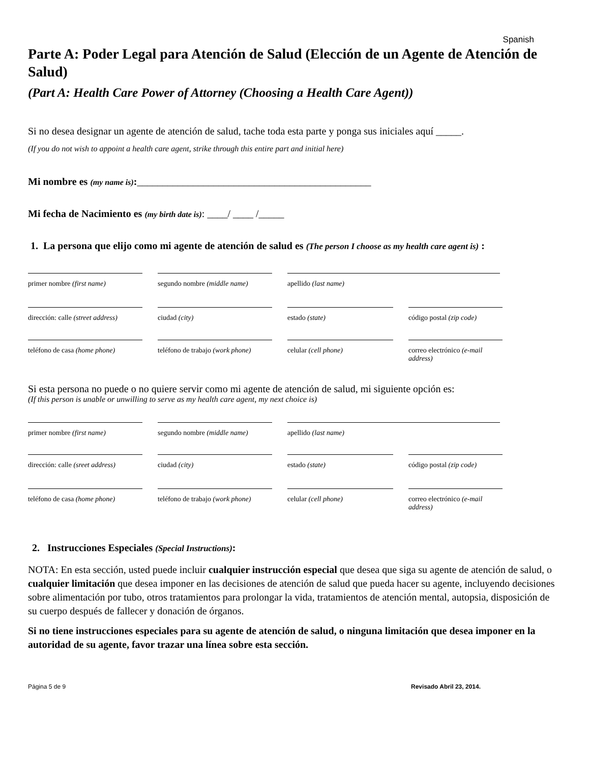Spanish
Parte A: Poder Legal para Atención de Salud (Elección de un Agente de Atención de Salud)
(Part A: Health Care Power of Attorney (Choosing a Health Care Agent))
Si no desea designar un agente de atención de salud, tache toda esta parte y ponga sus iniciales aquí _____.
(If you do not wish to appoint a health care agent, strike through this entire part and initial here)
Mi nombre es (my name is):______________________________________________
Mi fecha de Nacimiento es (my birth date is): ____/ ____ /_____
1. La persona que elijo como mi agente de atención de salud es (The person I choose as my health care agent is) :
primer nombre (first name) segundo nombre (middle name)
apellido (last name)
dirección: calle (street address)
ciudad (city) estado (state) código postal (zip code)
teléfono de casa (home phone)
teléfono de trabajo (work phone)
celular (cell phone) correo electrónico (e-mail address)
Si esta persona no puede o no quiere servir como mi agente de atención de salud, mi siguiente opción es:
(If this person is unable or unwilling to serve as my health care agent, my next choice is)
primer nombre (first name) segundo nombre (middle name)
apellido (last name)
dirección: calle (sreet address)
ciudad (city) estado (state) código postal (zip code)
teléfono de casa (home phone)
teléfono de trabajo (work phone)
celular (cell phone) correo electrónico (e-mail address)
2. Instrucciones Especiales (Special Instructions):
NOTA: En esta sección, usted puede incluir cualquier instrucción especial que desea que siga su agente de atención de salud, o cualquier limitación que desea imponer en las decisiones de atención de salud que pueda hacer su agente, incluyendo decisiones sobre alimentación por tubo, otros tratamientos para prolongar la vida, tratamientos de atención mental, autopsia, disposición de su cuerpo después de fallecer y donación de órganos.
Si no tiene instrucciones especiales para su agente de atención de salud, o ninguna limitación que desea imponer en la autoridad de su agente, favor trazar una línea sobre esta sección.
Página 5 de 9 Revisado Abril 23, 2014.